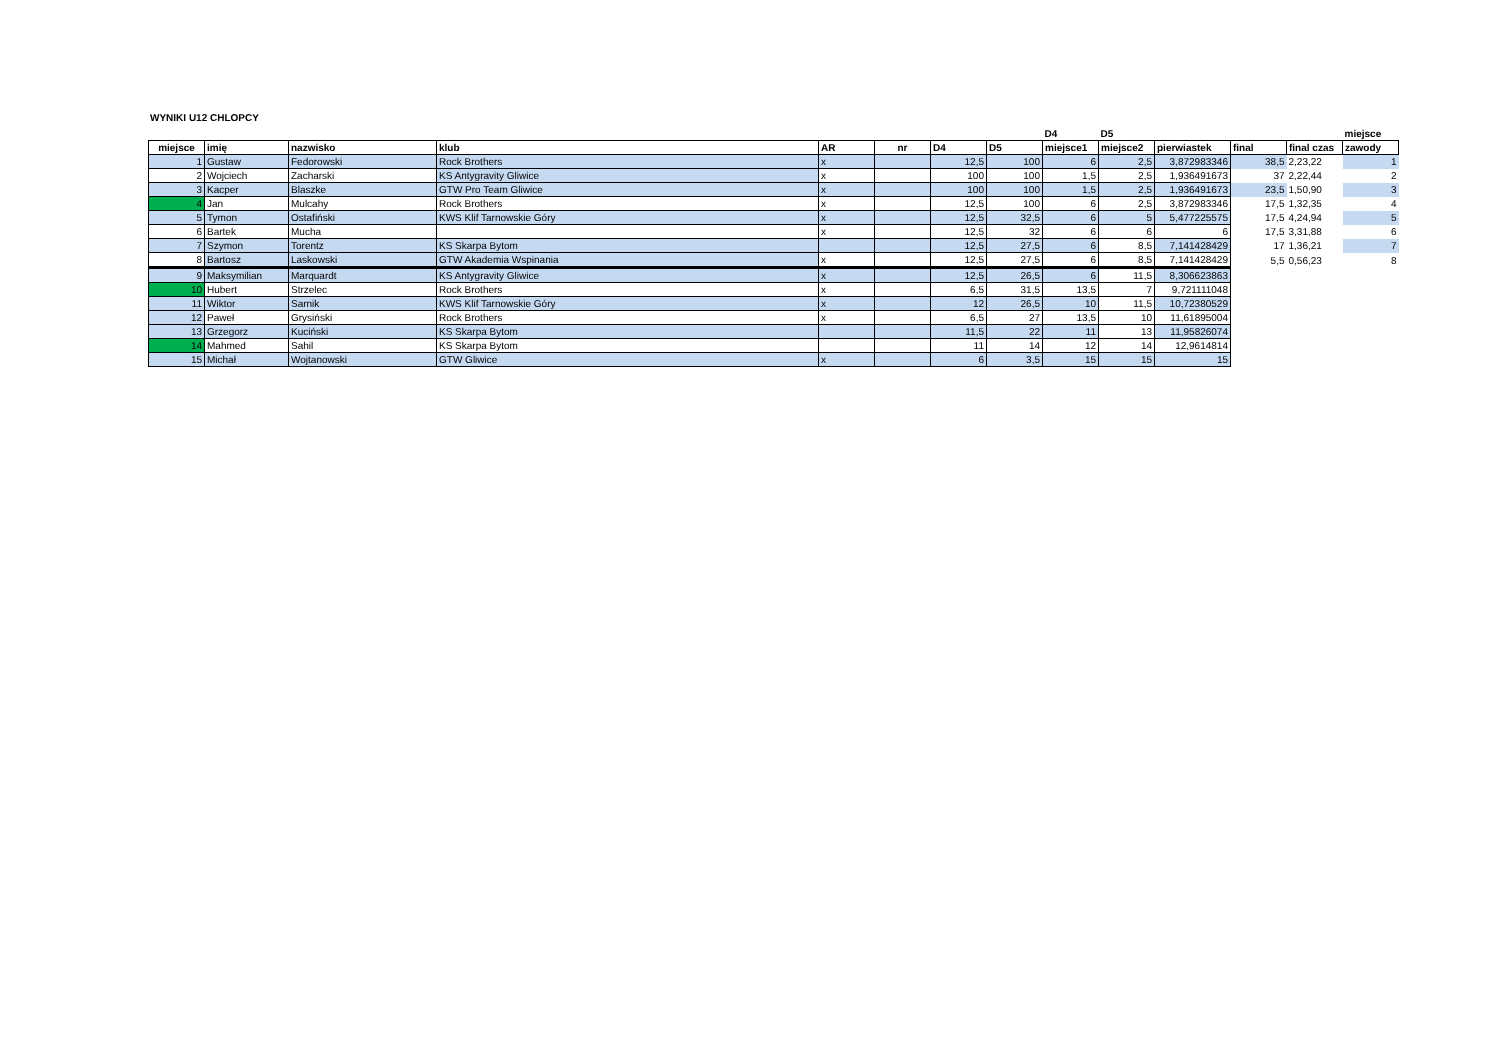WYNIKI U12 CHLOPCY
| | | | | | | | | D4 | D5 | | | | miejsce |
| --- | --- | --- | --- | --- | --- | --- | --- | --- | --- | --- | --- | --- | --- |
| miejsce | imię | nazwisko | klub | AR | nr | D4 | D5 | miejsce1 | miejsce2 | pierwiastek | final | final czas | zawody |
| 1 | Gustaw | Fedorowski | Rock Brothers | x | | 12,5 | 100 | 6 | 2,5 | 3,872983346 | 38,5 | 2,23,22 | 1 |
| 2 | Wojciech | Zacharski | KS Antygravity Gliwice | x | | 100 | 100 | 1,5 | 2,5 | 1,936491673 | 37 | 2,22,44 | 2 |
| 3 | Kacper | Blaszke | GTW Pro Team Gliwice | x | | 100 | 100 | 1,5 | 2,5 | 1,936491673 | 23,5 | 1,50,90 | 3 |
| 4 | Jan | Mulcahy | Rock Brothers | x | | 12,5 | 100 | 6 | 2,5 | 3,872983346 | 17,5 | 1,32,35 | 4 |
| 5 | Tymon | Ostafiński | KWS Klif Tarnowskie Góry | x | | 12,5 | 32,5 | 6 | 5 | 5,477225575 | 17,5 | 4,24,94 | 5 |
| 6 | Bartek | Mucha | | x | | 12,5 | 32 | 6 | 6 | 6 | 17,5 | 3,31,88 | 6 |
| 7 | Szymon | Torentz | KS Skarpa Bytom | | | 12,5 | 27,5 | 6 | 8,5 | 7,141428429 | 17 | 1,36,21 | 7 |
| 8 | Bartosz | Laskowski | GTW Akademia Wspinania | x | | 12,5 | 27,5 | 6 | 8,5 | 7,141428429 | 5,5 | 0,56,23 | 8 |
| 9 | Maksymilian | Marquardt | KS Antygravity Gliwice | x | | 12,5 | 26,5 | 6 | 11,5 | 8,306623863 | | | |
| 10 | Hubert | Strzelec | Rock Brothers | x | | 6,5 | 31,5 | 13,5 | 7 | 9,721111048 | | | |
| 11 | Wiktor | Sarnik | KWS Klif Tarnowskie Góry | x | | 12 | 26,5 | 10 | 11,5 | 10,72380529 | | | |
| 12 | Paweł | Grysiński | Rock Brothers | x | | 6,5 | 27 | 13,5 | 10 | 11,61895004 | | | |
| 13 | Grzegorz | Kuciński | KS Skarpa Bytom | | | 11,5 | 22 | 11 | 13 | 11,95826074 | | | |
| 14 | Mahmed | Sahil | KS Skarpa Bytom | | | 11 | 14 | 12 | 14 | 12,9614814 | | | |
| 15 | Michał | Wojtanowski | GTW Gliwice | x | | 6 | 3,5 | 15 | 15 | 15 | | | |